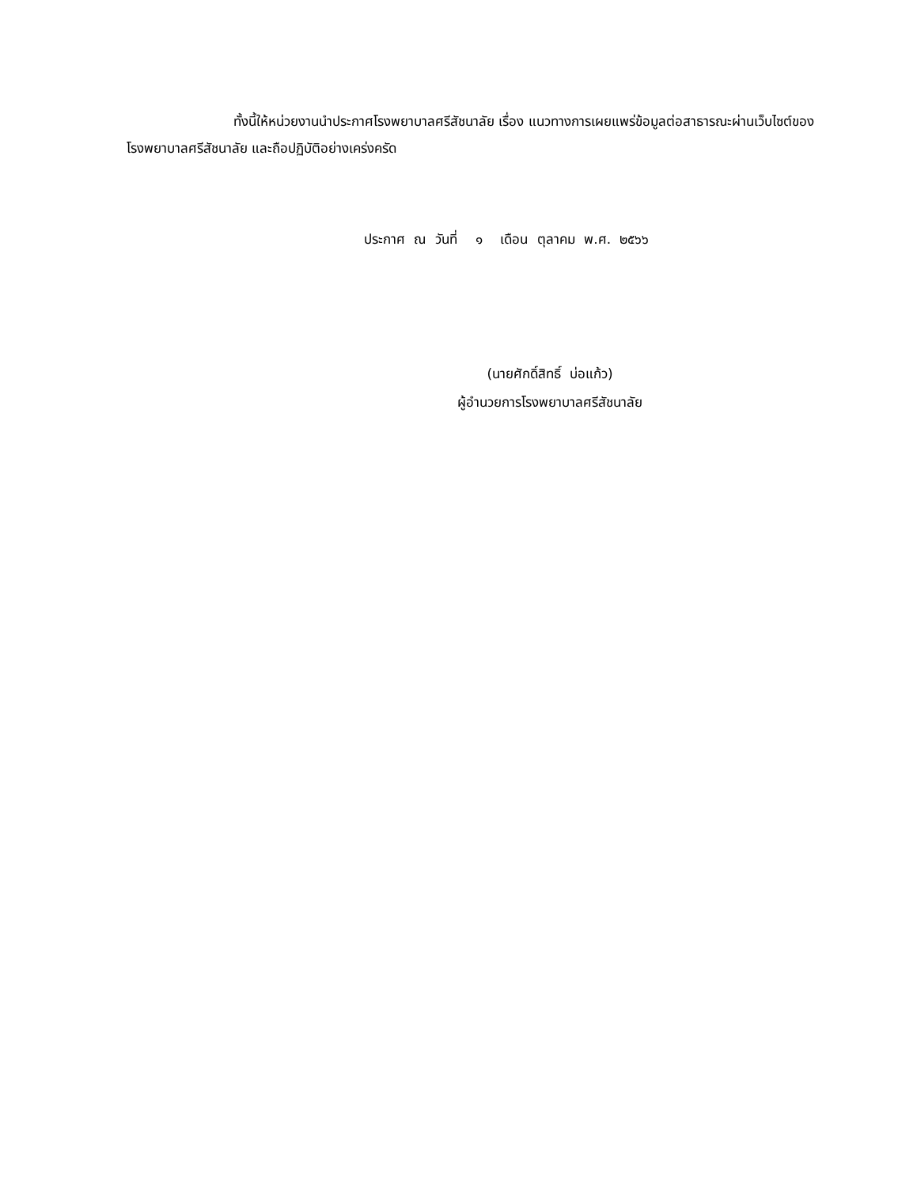ทั้งนี้ให้หน่วยงานนำประกาศโรงพยาบาลศรีสัชนาลัย เรื่อง แนวทางการเผยแพร่ข้อมูลต่อสาธารณะผ่านเว็บไซต์ของโรงพยาบาลศรีสัชนาลัย และถือปฏิบัติอย่างเคร่งครัด
ประกาศ ณ วันที่ ๑ เดือน ตุลาคม พ.ศ. ๒๕๖๖
(นายศักดิ์สิทธิ์ บ่อแก้ว)
ผู้อำนวยการโรงพยาบาลศรีสัชนาลัย